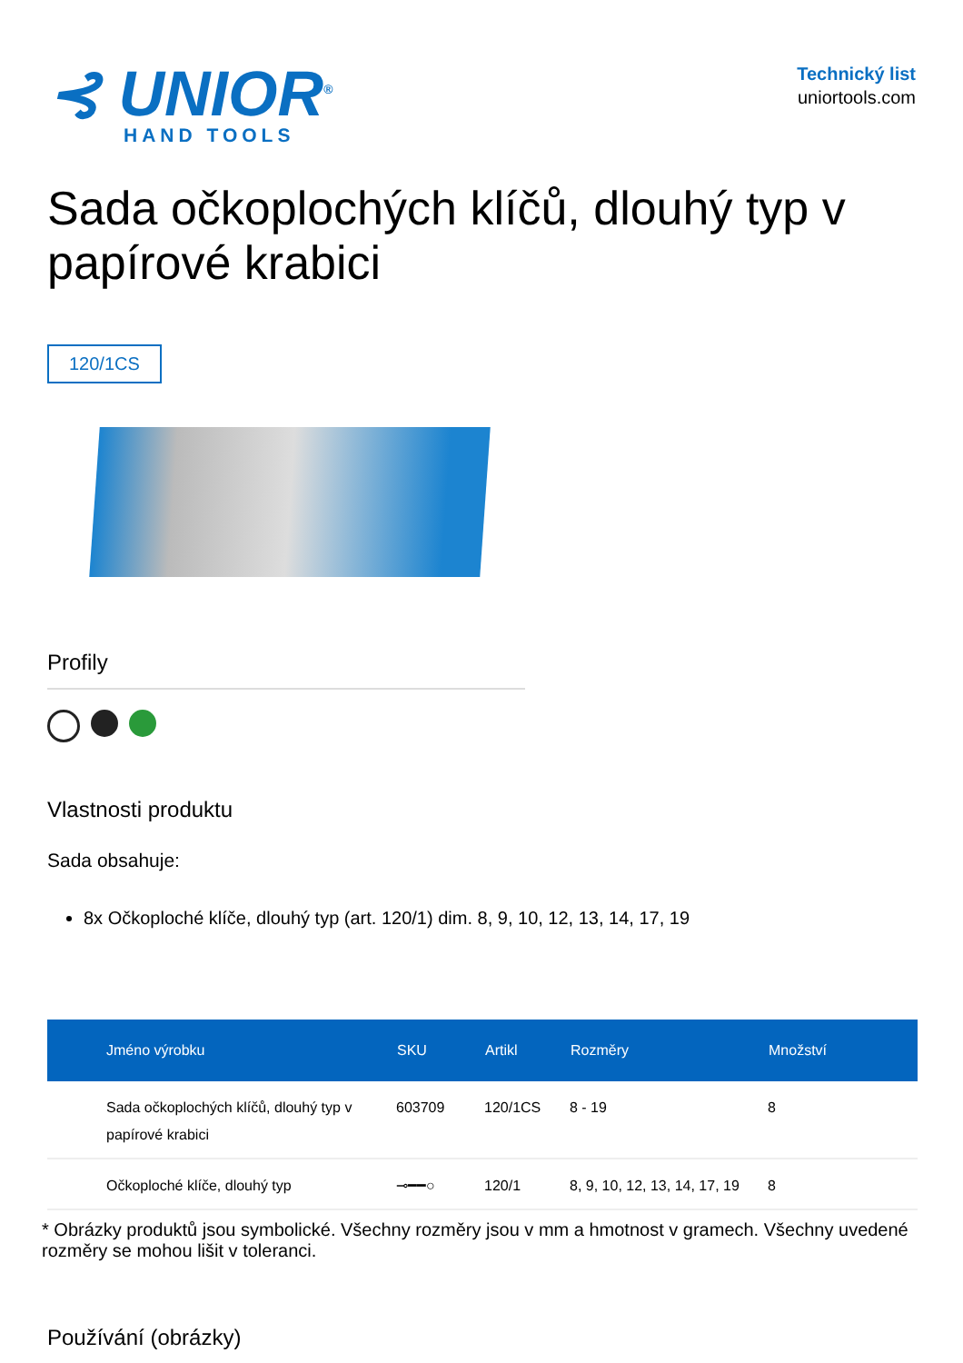⊰ UNIOR<sup>®</sup>
HAND TOOLS
Technický list
uniortools.com
Sada očkoplochých klíčů, dlouhý typ v papírové krabici
120/1CS
Profily
Vlastnosti produktu
Sada obsahuje:
8x Očkoploché klíče, dlouhý typ (art. 120/1) dim. 8, 9, 10, 12, 13, 14, 17, 19
| Jméno výrobku | SKU | Artikl | Rozměry | Množství |
| --- | --- | --- | --- | --- |
| Sada očkoplochých klíčů, dlouhý typ v papírové krabici | 603709 | 120/1CS | 8 - 19 | 8 |
| Očkoploché klíče, dlouhý typ | ⊸━━○ | 120/1 | 8, 9, 10, 12, 13, 14, 17, 19 | 8 |
* Obrázky produktů jsou symbolické. Všechny rozměry jsou v mm a hmotnost v gramech. Všechny uvedené rozměry se mohou lišit v toleranci.
Používání (obrázky)